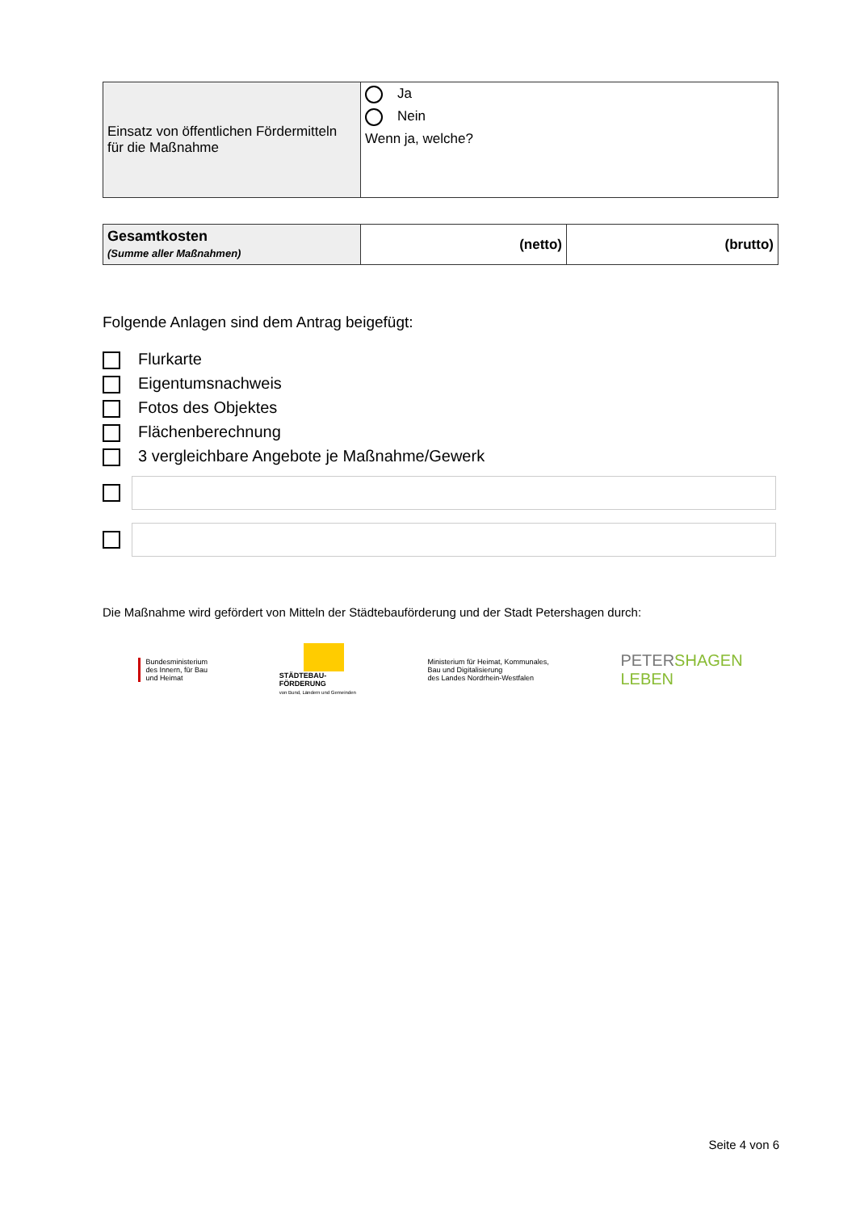| Einsatz von öffentlichen Fördermitteln für die Maßnahme | Ja Nein Wenn ja, welche? |
| Gesamtkosten (Summe aller Maßnahmen) | (netto) | (brutto) |
Folgende Anlagen sind dem Antrag beigefügt:
Flurkarte
Eigentumsnachweis
Fotos des Objektes
Flächenberechnung
3 vergleichbare Angebote je Maßnahme/Gewerk
Die Maßnahme wird gefördert von Mitteln der Städtebauförderung und der Stadt Petershagen durch:
Bundesministerium
des Innern, für Bau
und Heimat
STÄDTEBAU-
FÖRDERUNG
von Bund, Ländern und Gemeinden
Ministerium für Heimat, Kommunales,
Bau und Digitalisierung
des Landes Nordrhein-Westfalen
PETERSHAGEN
LEBEN
Seite 4 von 6